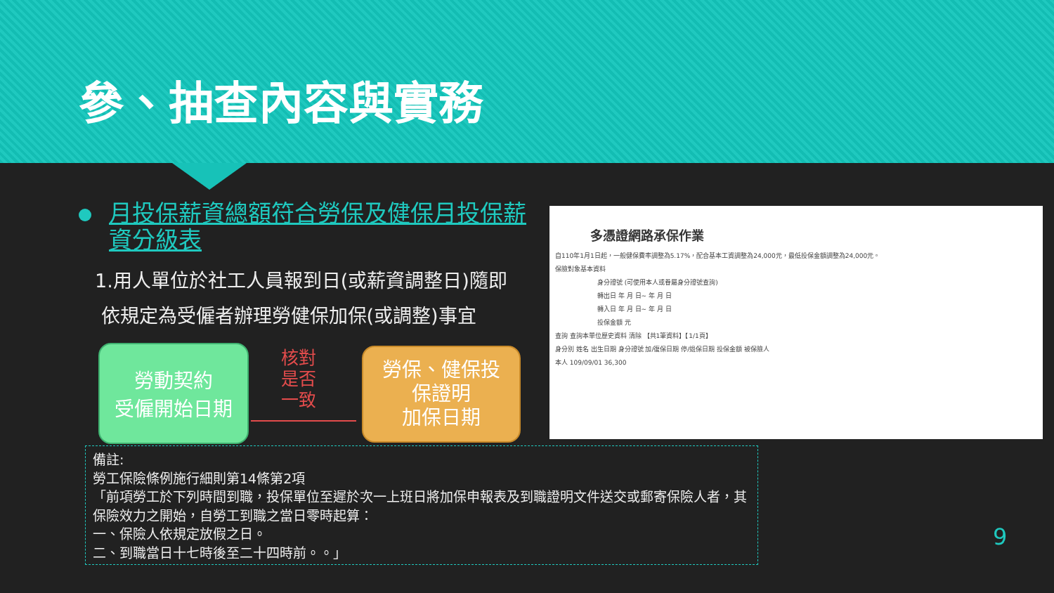參、抽查內容與實務
月投保薪資總額符合勞保及健保月投保薪資分級表
1.用人單位於社工人員報到日(或薪資調整日)隨即
依規定為受僱者辦理勞健保加保(或調整)事宜
勞動契約
受僱開始日期
核對
是否
一致
勞保、健保投
保證明
加保日期
多憑證網路承保作業
自110年1月1日起，一般健保費率調整為5.17%，配合基本工資調整為24,000元，最低投保金額調整為24,000元。
保險對象基本資料
身分證號 (可使用本人或眷屬身分證號查詢)
轉出日 年 月 日~ 年 月 日
轉入日 年 月 日~ 年 月 日
投保金額 元
查詢 查詢本單位歷史資料 清除 【共1筆資料】【1/1頁】
身分別 姓名 出生日期 身分證號 加/復保日期 停/退保日期 投保金額 被保險人
本人 109/09/01 36,300
備註:
勞工保險條例施行細則第14條第2項
「前項勞工於下列時間到職，投保單位至遲於次一上班日將加保申報表及到職證明文件送交或郵寄保險人者，其保險效力之開始，自勞工到職之當日零時起算：
一、保險人依規定放假之日。
二、到職當日十七時後至二十四時前。。」
9